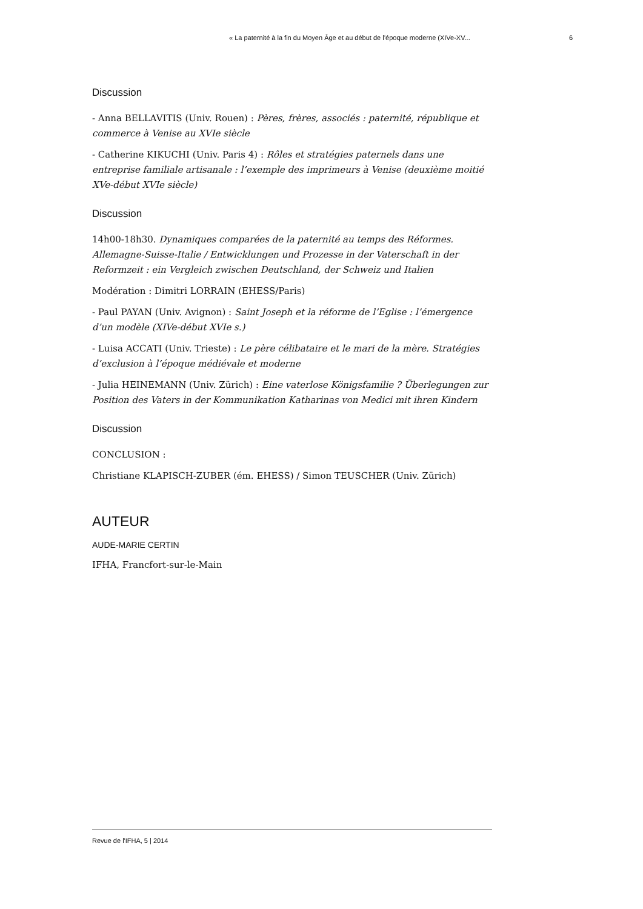« La paternité à la fin du Moyen Âge et au début de l’époque moderne (XIVe-XV... 6
Discussion
- Anna BELLAVITIS (Univ. Rouen) : Pères, frères, associés : paternité, république et commerce à Venise au XVIe siècle
- Catherine KIKUCHI (Univ. Paris 4) : Rôles et stratégies paternels dans une entreprise familiale artisanale : l’exemple des imprimeurs à Venise (deuxième moitié XVe-début XVIe siècle)
Discussion
14h00-18h30. Dynamiques comparées de la paternité au temps des Réformes. Allemagne-Suisse-Italie / Entwicklungen und Prozesse in der Vaterschaft in der Reformzeit : ein Vergleich zwischen Deutschland, der Schweiz und Italien
Modération : Dimitri LORRAIN (EHESS/Paris)
- Paul PAYAN (Univ. Avignon) : Saint Joseph et la réforme de l’Eglise : l’émergence d’un modèle (XIVe-début XVIe s.)
- Luisa ACCATI (Univ. Trieste) : Le père célibataire et le mari de la mère. Stratégies d’exclusion à l’époque médiévale et moderne
- Julia HEINEMANN (Univ. Zürich) : Eine vaterlose Königsfamilie ? Überlegungen zur Position des Vaters in der Kommunikation Katharinas von Medici mit ihren Kindern
Discussion
CONCLUSION :
Christiane KLAPISCH-ZUBER (ém. EHESS) / Simon TEUSCHER (Univ. Zürich)
AUTEUR
AUDE-MARIE CERTIN
IFHA, Francfort-sur-le-Main
Revue de l'IFHA, 5 | 2014